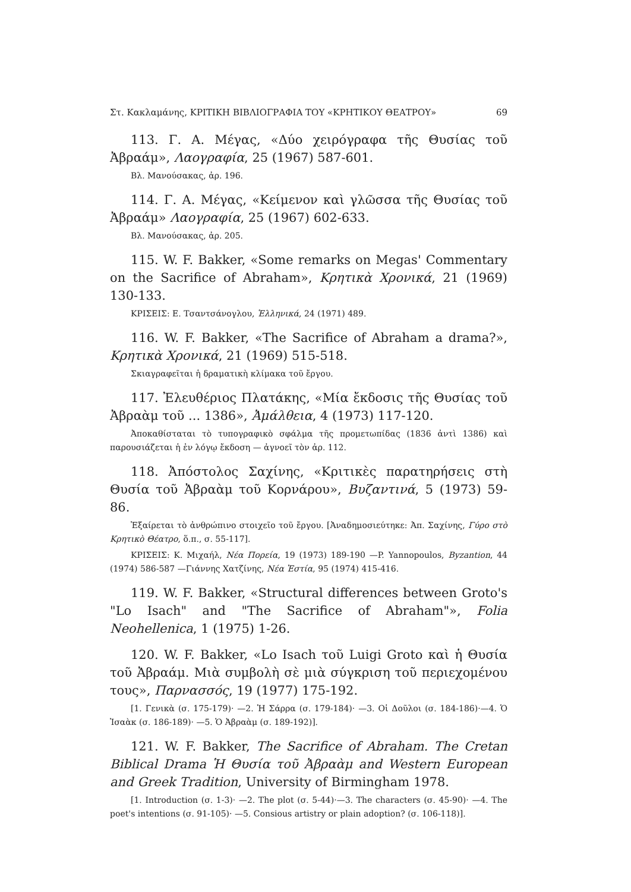Στ. Κακλαμάνης, ΚΡΙΤΙΚΗ ΒΙΒΛΙΟΓΡΑΦΙΑ ΤΟΥ «ΚΡΗΤΙΚΟΥ ΘΕΑΤΡΟΥ» 69
113. Γ. Α. Μέγας, «Δύο χειρόγραφα τῆς Θυσίας τοῦ Ἀβραάμ», Λαογραφία, 25 (1967) 587-601.
Βλ. Μανούσακας, ἀρ. 196.
114. Γ. Α. Μέγας, «Κείμενον καὶ γλῶσσα τῆς Θυσίας τοῦ Ἀβραάμ» Λαογραφία, 25 (1967) 602-633.
Βλ. Μανούσακας, ἀρ. 205.
115. W. F. Bakker, «Some remarks on Megas' Commentary on the Sacrifice of Abraham», Κρητικὰ Χρονικά, 21 (1969) 130-133.
ΚΡΙΣΕΙΣ: Ε. Τσαντσάνογλου, Ἑλληνικά, 24 (1971) 489.
116. W. F. Bakker, «The Sacrifice of Abraham a drama?», Κρητικὰ Χρονικά, 21 (1969) 515-518.
Σκιαγραφεῖται ἡ δραματικὴ κλίμακα τοῦ ἔργου.
117. Ἐλευθέριος Πλατάκης, «Μία ἔκδοσις τῆς Θυσίας τοῦ Ἀβραὰμ τοῦ ... 1386», Ἀμάλθεια, 4 (1973) 117-120.
Ἀποκαθίσταται τὸ τυπογραφικὸ σφάλμα τῆς προμετωπίδας (1836 ἀντὶ 1386) καὶ παρουσιάζεται ἡ ἐν λόγῳ ἔκδοση — ἀγνοεῖ τὸν ἀρ. 112.
118. Ἀπόστολος Σαχίνης, «Κριτικὲς παρατηρήσεις στὴ Θυσία τοῦ Ἀβραὰμ τοῦ Κορνάρου», Βυζαντινά, 5 (1973) 59-86.
Ἐξαίρεται τὸ ἀνθρώπινο στοιχεῖο τοῦ ἔργου. [Ἀναδημοσιεύτηκε: Ἀπ. Σαχίνης, Γύρο στὸ Κρητικὸ Θέατρο, ὅ.π., σ. 55-117].
ΚΡΙΣΕΙΣ: Κ. Μιχαήλ, Νέα Πορεία, 19 (1973) 189-190 —P. Yannopoulos, Byzantion, 44 (1974) 586-587 —Γιάννης Χατζίνης, Νέα Ἑστία, 95 (1974) 415-416.
119. W. F. Bakker, «Structural differences between Groto's "Lo Isach" and "The Sacrifice of Abraham"», Folia Neohellenica, 1 (1975) 1-26.
120. W. F. Bakker, «Lo Isach τοῦ Luigi Groto καὶ ἡ Θυσία τοῦ Ἀβραάμ. Μιὰ συμβολὴ σὲ μιὰ σύγκριση τοῦ περιεχομένου τους», Παρνασσός, 19 (1977) 175-192.
[1. Γενικὰ (σ. 175-179)· —2. Ἡ Σάρρα (σ. 179-184)· —3. Οἱ Δοῦλοι (σ. 184-186)·—4. Ὁ Ἰσαὰκ (σ. 186-189)· —5. Ὁ Ἀβραὰμ (σ. 189-192)].
121. W. F. Bakker, The Sacrifice of Abraham. The Cretan Biblical Drama Ἡ Θυσία τοῦ Ἀβραὰμ and Western European and Greek Tradition, University of Birmingham 1978.
[1. Introduction (σ. 1-3)· —2. The plot (σ. 5-44)·—3. The characters (σ. 45-90)· —4. The poet's intentions (σ. 91-105)· —5. Consious artistry or plain adoption? (σ. 106-118)].